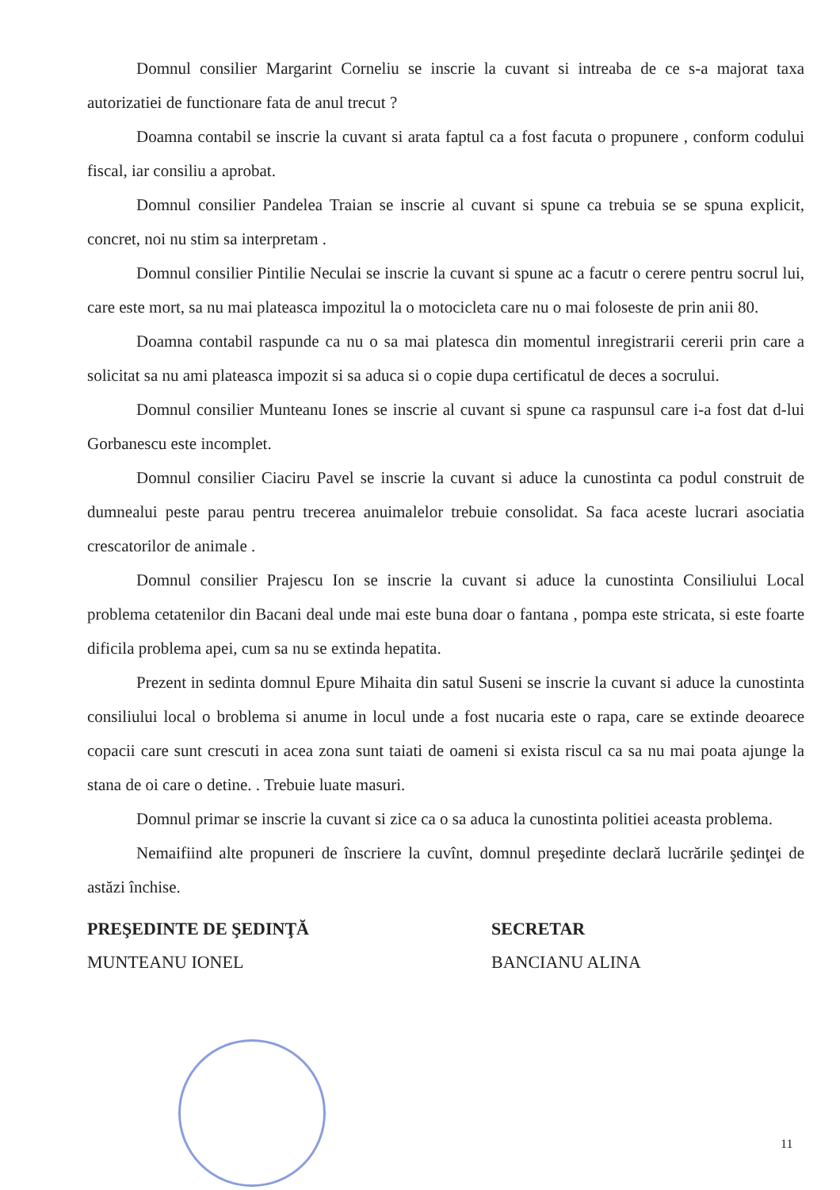Domnul consilier Margarint Corneliu se inscrie la cuvant si intreaba de ce s-a majorat taxa autorizatiei de functionare fata de anul trecut ?
Doamna contabil se inscrie la cuvant si arata faptul ca a fost facuta o propunere , conform codului fiscal, iar consiliu a aprobat.
Domnul consilier Pandelea Traian se inscrie al cuvant si spune ca trebuia se se spuna explicit, concret, noi nu stim sa interpretam .
Domnul consilier Pintilie Neculai se inscrie la cuvant si spune ac a facutr o cerere pentru socrul lui, care este mort, sa nu mai plateasca impozitul la o motocicleta care nu o mai foloseste de prin anii 80.
Doamna contabil raspunde ca nu o sa mai platesca din momentul inregistrarii cererii prin care a solicitat sa nu ami plateasca impozit si sa aduca si o copie dupa certificatul de deces a socrului.
Domnul consilier Munteanu Iones se inscrie al cuvant si spune ca raspunsul care i-a fost dat d-lui Gorbanescu este incomplet.
Domnul consilier Ciaciru Pavel se inscrie la cuvant si aduce la cunostinta ca podul construit de dumnealui peste parau pentru trecerea anuimalelor trebuie consolidat. Sa faca aceste lucrari asociatia crescatorilor de animale .
Domnul consilier Prajescu Ion se inscrie la cuvant si aduce la cunostinta Consiliului Local problema cetatenilor din Bacani deal unde mai este buna doar o fantana , pompa este stricata, si este foarte dificila problema apei, cum sa nu se extinda hepatita.
Prezent in sedinta domnul Epure Mihaita din satul Suseni se inscrie la cuvant si aduce la cunostinta consiliului local o broblema si anume in locul unde a fost nucaria este o rapa, care se extinde deoarece copacii care sunt crescuti in acea zona sunt taiati de oameni si exista riscul ca sa nu mai poata ajunge la stana de oi care o detine. . Trebuie luate masuri.
Domnul primar se inscrie la cuvant si zice ca o sa aduca la cunostinta politiei aceasta problema.
Nemaifiind alte propuneri de înscriere la cuvînt, domnul preşedinte declară lucrările şedinţei de astăzi închise.
PREŞEDINTE DE ŞEDINŢĂ
MUNTEANU IONEL
SECRETAR
BANCIANU ALINA
11